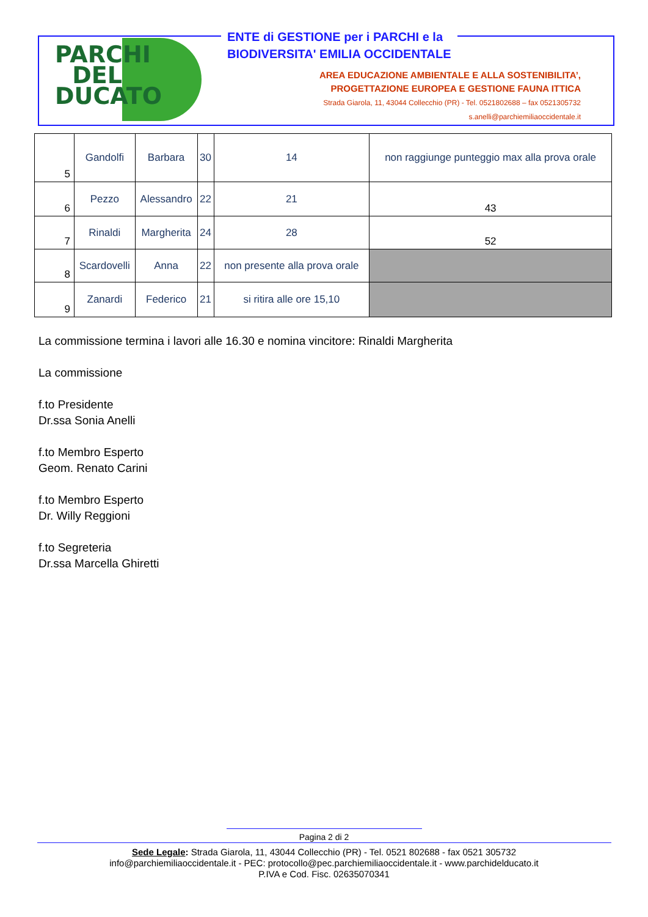PARCHI DEL DUCATO
ENTE di GESTIONE per i PARCHI e la
BIODIVERSITA' EMILIA OCCIDENTALE
AREA EDUCAZIONE AMBIENTALE E ALLA SOSTENIBILITA’,
PROGETTAZIONE EUROPEA E GESTIONE FAUNA ITTICA
Strada Giarola, 11, 43044 Collecchio (PR) - Tel. 0521802688 – fax 0521305732
s.anelli@parchiemiliaoccidentale.it
| 5 | Gandolfi | Barbara | 30 | 14 | non raggiunge punteggio max alla prova orale |
| 6 | Pezzo | Alessandro | 22 | 21 | 43 |
| 7 | Rinaldi | Margherita | 24 | 28 | 52 |
| 8 | Scardovelli | Anna | 22 | non presente alla prova orale | |
| 9 | Zanardi | Federico | 21 | si ritira alle ore 15,10 | |
La commissione termina i lavori alle 16.30 e nomina vincitore: Rinaldi Margherita
La commissione
f.to Presidente
Dr.ssa Sonia Anelli
f.to Membro Esperto
Geom. Renato Carini
f.to Membro Esperto
Dr. Willy Reggioni
f.to Segreteria
Dr.ssa Marcella Ghiretti
Pagina 2 di 2
Sede Legale: Strada Giarola, 11, 43044 Collecchio (PR) - Tel. 0521 802688 - fax 0521 305732
info@parchiemiliaoccidentale.it - PEC: protocollo@pec.parchiemiliaoccidentale.it - www.parchidelducato.it
P.IVA e Cod. Fisc. 02635070341